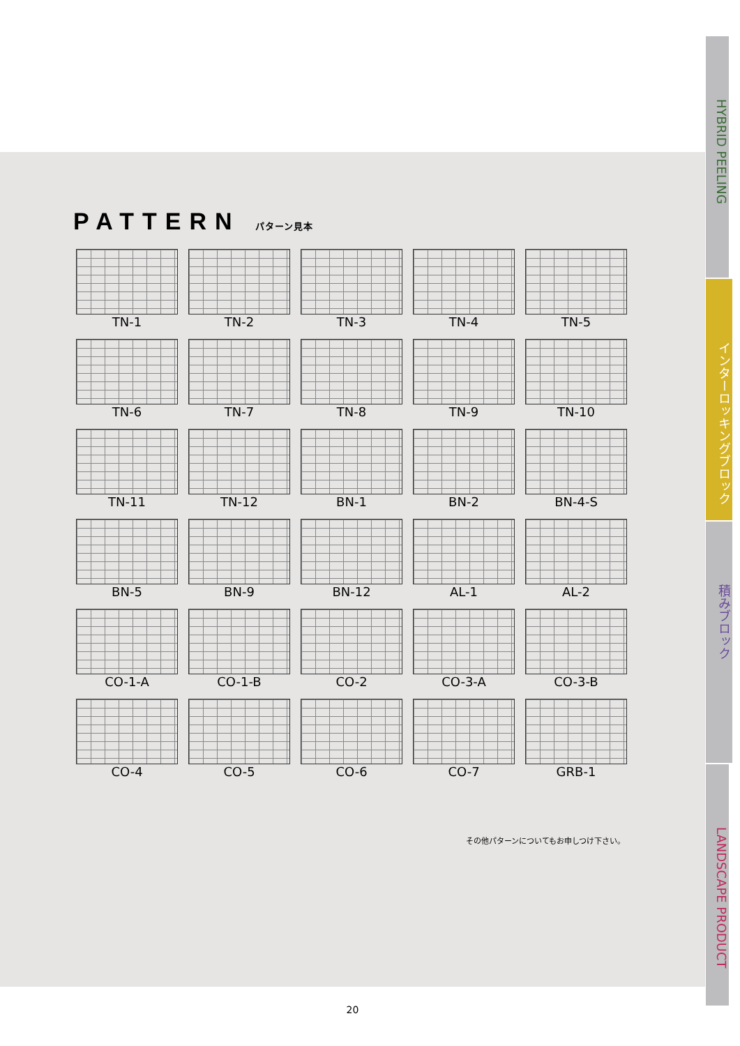PATTERN パターン見本
TN-1
TN-2
TN-3
TN-4
TN-5
TN-6
TN-7
TN-8
TN-9
TN-10
TN-11
TN-12
BN-1
BN-2
BN-4-S
BN-5
BN-9
BN-12
AL-1
AL-2
CO-1-A
CO-1-B
CO-2
CO-3-A
CO-3-B
CO-4
CO-5
CO-6
CO-7
GRB-1
その他パターンについてもお申しつけ下さい。
20
HYBRID PEELING
インターロッキングブロック
積みブロック
LANDSCAPE PRODUCT